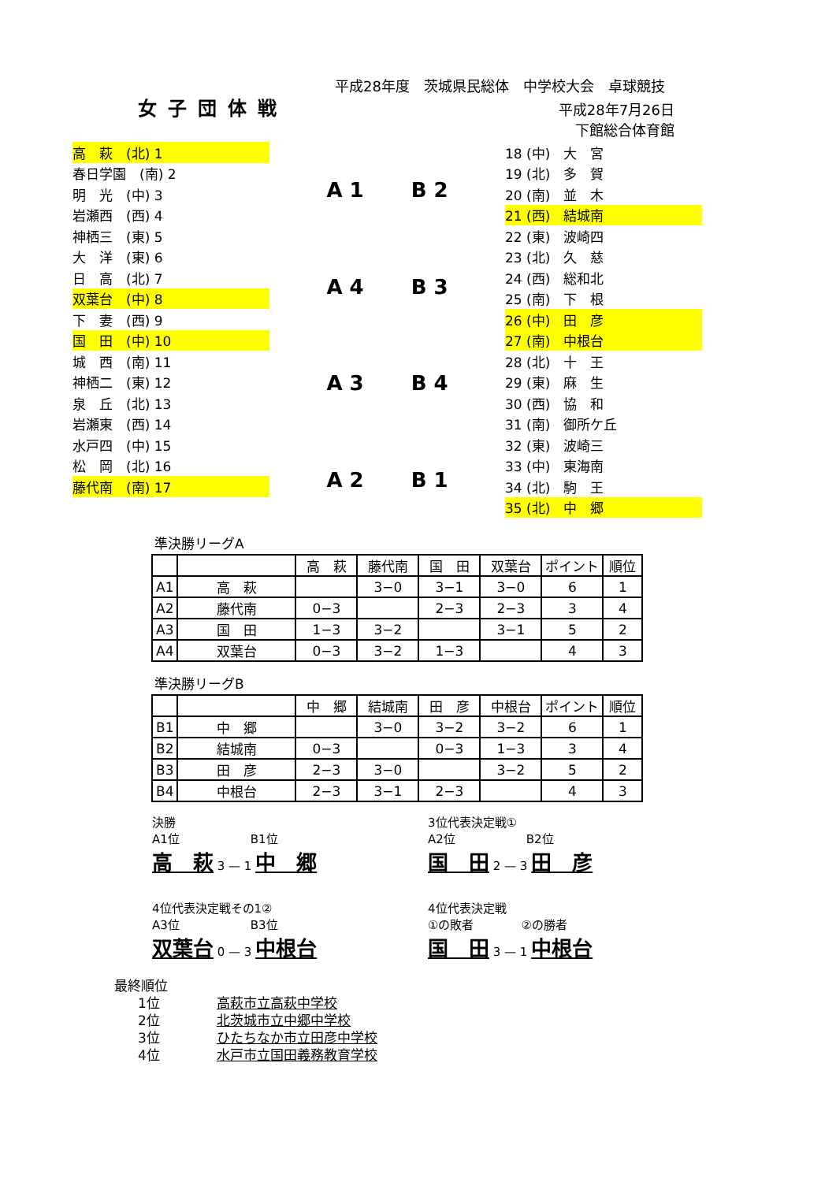平成28年度　茨城県民総体　中学校大会　卓球競技
女子団体戦
平成28年7月26日
下館総合体育館
高　萩　(北) 1
春日学園　(南) 2
明　光　(中) 3
岩瀬西　(西) 4
神栖三　(東) 5
大　洋　(東) 6
日　高　(北) 7
双葉台　(中) 8
下　妻　(西) 9
国　田　(中) 10
城　西　(南) 11
神栖二　(東) 12
泉　丘　(北) 13
岩瀬東　(西) 14
水戸四　(中) 15
松　岡　(北) 16
藤代南　(南) 17
A 1 B 2
A 4 B 3
A 3 B 4
A 2 B 1
18 (中)　大　宮
19 (北)　多　賀
20 (南)　並　木
21 (西)　結城南
22 (東)　波崎四
23 (北)　久　慈
24 (西)　総和北
25 (南)　下　根
26 (中)　田　彦
27 (南)　中根台
28 (北)　十　王
29 (東)　麻　生
30 (西)　協　和
31 (南)　御所ケ丘
32 (東)　波崎三
33 (中)　東海南
34 (北)　駒　王
35 (北)　中　郷
準決勝リーグA
| | | 高 萩 | 藤代南 | 国 田 | 双葉台 | ポイント | 順位 |
| --- | --- | --- | --- | --- | --- | --- | --- |
| A1 | 高 萩 | | 3−0 | 3−1 | 3−0 | 6 | 1 |
| A2 | 藤代南 | 0−3 | | 2−3 | 2−3 | 3 | 4 |
| A3 | 国 田 | 1−3 | 3−2 | | 3−1 | 5 | 2 |
| A4 | 双葉台 | 0−3 | 3−2 | 1−3 | | 4 | 3 |
準決勝リーグB
| | | 中 郷 | 結城南 | 田 彦 | 中根台 | ポイント | 順位 |
| --- | --- | --- | --- | --- | --- | --- | --- |
| B1 | 中 郷 | | 3−0 | 3−2 | 3−2 | 6 | 1 |
| B2 | 結城南 | 0−3 | | 0−3 | 1−3 | 3 | 4 |
| B3 | 田 彦 | 2−3 | 3−0 | | 3−2 | 5 | 2 |
| B4 | 中根台 | 2−3 | 3−1 | 2−3 | | 4 | 3 |
決勝
A1位　　　　　　B1位
高　萩 3 — 1 中　郷
3位代表決定戦①
A2位　　　　　　B2位
国　田 2 — 3 田　彦
4位代表決定戦その1②
A3位　　　　　　B3位
双葉台 0 — 3 中根台
4位代表決定戦
①の敗者　　　　②の勝者
国　田 3 — 1 中根台
最終順位
1位 高萩市立高萩中学校
2位 北茨城市立中郷中学校
3位 ひたちなか市立田彦中学校
4位 水戸市立国田義務教育学校